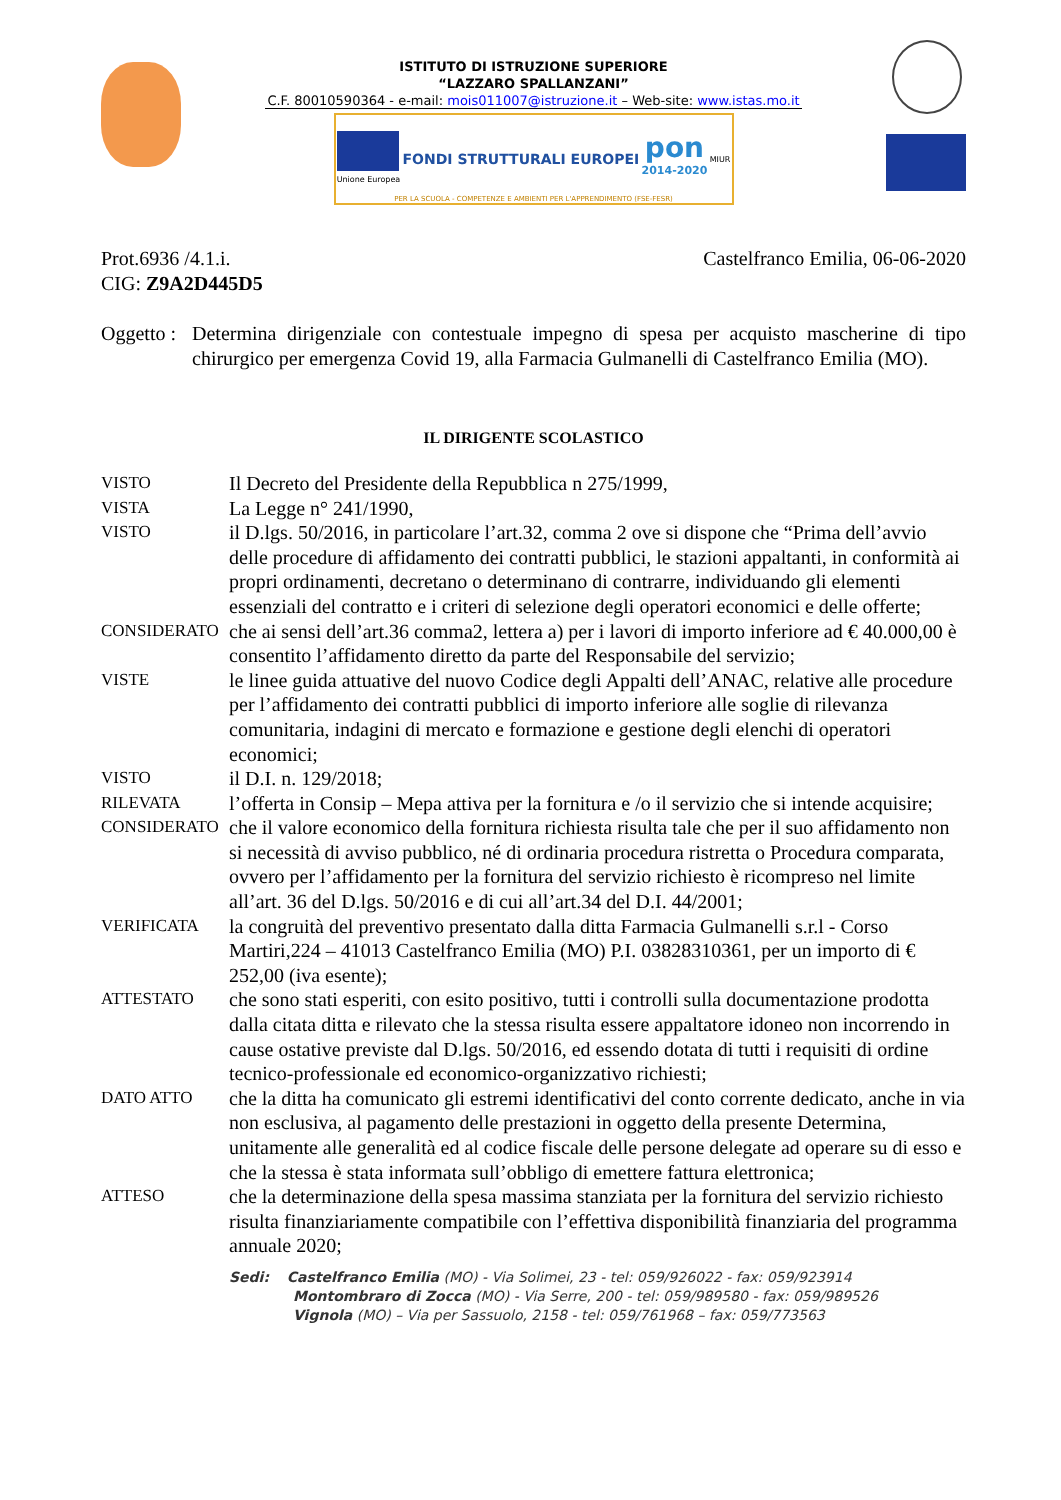ISTITUTO DI ISTRUZIONE SUPERIORE
“LAZZARO SPALLANZANI”
C.F. 80010590364 - e-mail: mois011007@istruzione.it – Web-site: www.istas.mo.it
Unione Europea
FONDI STRUTTURALI EUROPEI
pon
2014-2020
MIUR
PER LA SCUOLA - COMPETENZE E AMBIENTI PER L'APPRENDIMENTO (FSE-FESR)
Prot.6936 /4.1.i.
CIG: Z9A2D445D5
Castelfranco Emilia, 06-06-2020
Oggetto :
Determina dirigenziale con contestuale impegno di spesa per acquisto mascherine di tipo chirurgico per emergenza Covid 19, alla Farmacia Gulmanelli di Castelfranco Emilia (MO).
IL DIRIGENTE SCOLASTICO
VISTO
Il Decreto del Presidente della Repubblica n 275/1999,
VISTA
La Legge n° 241/1990,
VISTO
il D.lgs. 50/2016, in particolare l’art.32, comma 2 ove si dispone che “Prima dell’avvio delle procedure di affidamento dei contratti pubblici, le stazioni appaltanti, in conformità ai propri ordinamenti, decretano o determinano di contrarre, individuando gli elementi essenziali del contratto e i criteri di selezione degli operatori economici e delle offerte;
CONSIDERATO
che ai sensi dell’art.36 comma2, lettera a) per i lavori di importo inferiore ad € 40.000,00 è consentito l’affidamento diretto da parte del Responsabile del servizio;
VISTE
le linee guida attuative del nuovo Codice degli Appalti dell’ANAC, relative alle procedure per l’affidamento dei contratti pubblici di importo inferiore alle soglie di rilevanza comunitaria, indagini di mercato e formazione e gestione degli elenchi di operatori economici;
VISTO
il D.I. n. 129/2018;
RILEVATA
l’offerta in Consip – Mepa attiva per la fornitura e /o il servizio che si intende acquisire;
CONSIDERATO
che il valore economico della fornitura richiesta risulta tale che per il suo affidamento non si necessità di avviso pubblico, né di ordinaria procedura ristretta o Procedura comparata, ovvero per l’affidamento per la fornitura del servizio richiesto è ricompreso nel limite all’art. 36 del D.lgs. 50/2016 e di cui all’art.34 del D.I. 44/2001;
VERIFICATA
la congruità del preventivo presentato dalla ditta Farmacia Gulmanelli s.r.l - Corso Martiri,224 – 41013 Castelfranco Emilia (MO) P.I. 03828310361, per un importo di € 252,00 (iva esente);
ATTESTATO
che sono stati esperiti, con esito positivo, tutti i controlli sulla documentazione prodotta dalla citata ditta e rilevato che la stessa risulta essere appaltatore idoneo non incorrendo in cause ostative previste dal D.lgs. 50/2016, ed essendo dotata di tutti i requisiti di ordine tecnico-professionale ed economico-organizzativo richiesti;
DATO ATTO
che la ditta ha comunicato gli estremi identificativi del conto corrente dedicato, anche in via non esclusiva, al pagamento delle prestazioni in oggetto della presente Determina, unitamente alle generalità ed al codice fiscale delle persone delegate ad operare su di esso e che la stessa è stata informata sull’obbligo di emettere fattura elettronica;
ATTESO
che la determinazione della spesa massima stanziata per la fornitura del servizio richiesto risulta finanziariamente compatibile con l’effettiva disponibilità finanziaria del programma annuale 2020;
Sedi: Castelfranco Emilia (MO) - Via Solimei, 23 - tel: 059/926022 - fax: 059/923914
Montombraro di Zocca (MO) - Via Serre, 200 - tel: 059/989580 - fax: 059/989526
Vignola (MO) – Via per Sassuolo, 2158 - tel: 059/761968 – fax: 059/773563